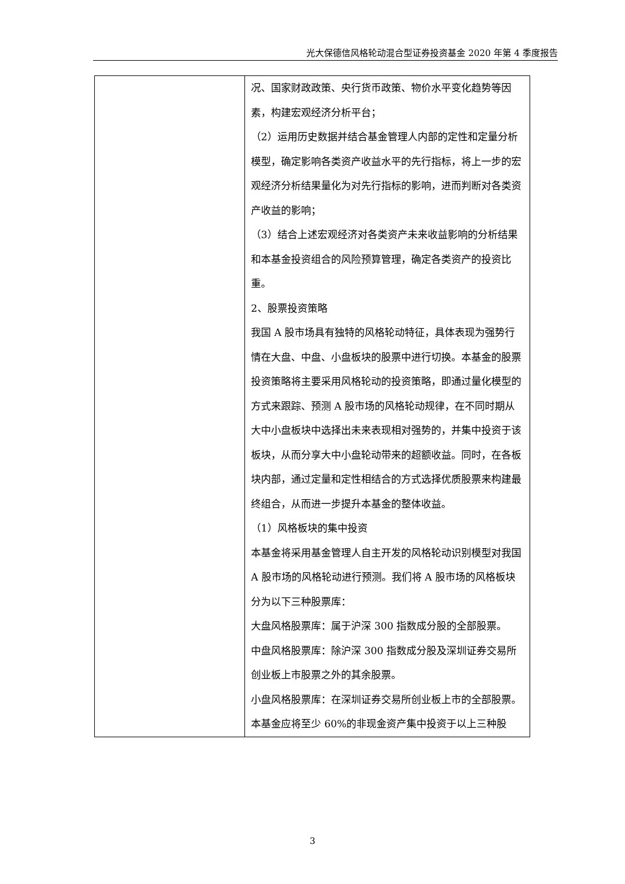光大保德信风格轮动混合型证券投资基金 2020 年第 4 季度报告
| | 况、国家财政政策、央行货币政策、物价水平变化趋势等因素，构建宏观经济分析平台； （2）运用历史数据并结合基金管理人内部的定性和定量分析模型，确定影响各类资产收益水平的先行指标，将上一步的宏观经济分析结果量化为对先行指标的影响，进而判断对各类资产收益的影响； （3）结合上述宏观经济对各类资产未来收益影响的分析结果和本基金投资组合的风险预算管理，确定各类资产的投资比重。 2、股票投资策略 我国 A 股市场具有独特的风格轮动特征，具体表现为强势行情在大盘、中盘、小盘板块的股票中进行切换。本基金的股票投资策略将主要采用风格轮动的投资策略，即通过量化模型的方式来跟踪、预测 A 股市场的风格轮动规律，在不同时期从大中小盘板块中选择出未来表现相对强势的，并集中投资于该板块，从而分享大中小盘轮动带来的超额收益。同时，在各板块内部，通过定量和定性相结合的方式选择优质股票来构建最终组合，从而进一步提升本基金的整体收益。 （1）风格板块的集中投资 本基金将采用基金管理人自主开发的风格轮动识别模型对我国 A 股市场的风格轮动进行预测。我们将 A 股市场的风格板块分为以下三种股票库： 大盘风格股票库：属于沪深 300 指数成分股的全部股票。 中盘风格股票库：除沪深 300 指数成分股及深圳证券交易所创业板上市股票之外的其余股票。 小盘风格股票库：在深圳证券交易所创业板上市的全部股票。 本基金应将至少 60%的非现金资产集中投资于以上三种股 |
3